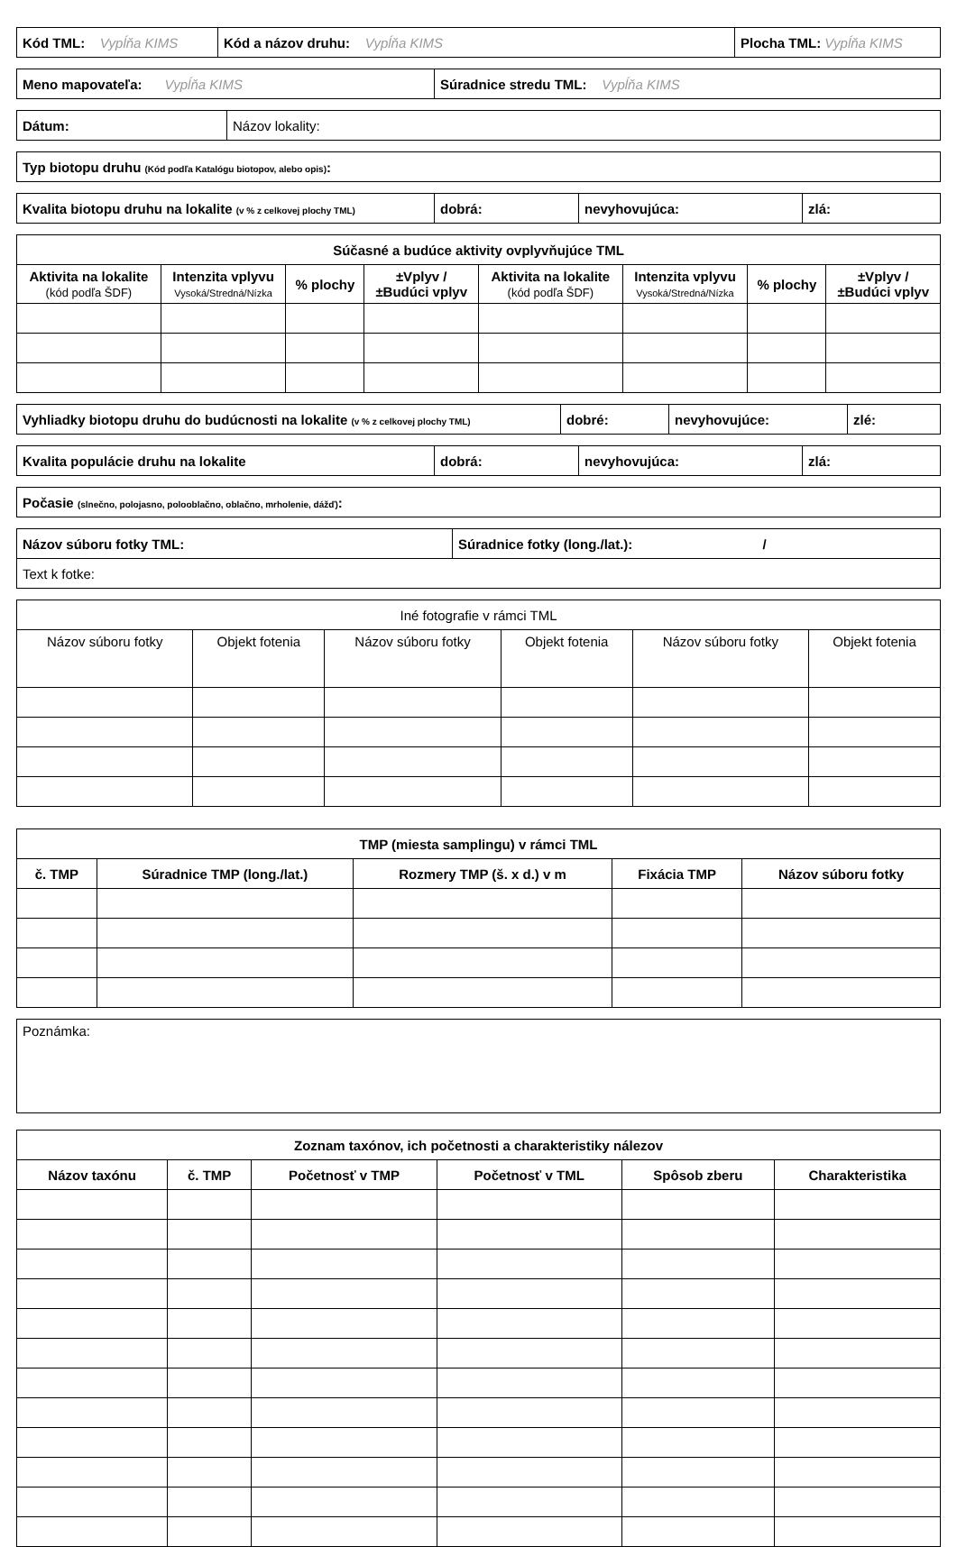| Kód TML: Vypĺňa KIMS | Kód a názov druhu: Vypĺňa KIMS | Plocha TML: Vypĺňa KIMS |
| Meno mapovateľa: Vypĺňa KIMS | Súradnice stredu TML: Vypĺňa KIMS |
| Dátum: | Názov lokality: |
| Typ biotopu druhu (Kód podľa Katalógu biotopov, alebo opis) : |
| Kvalita biotopu druhu na lokalite (v % z celkovej plochy TML) | dobrá: | nevyhovujúca: | zlá: |
| Súčasné a budúce aktivity ovplyvňujúce TML | | | | | | | |
| --- | --- | --- | --- | --- | --- | --- | --- |
| Aktivita na lokalite (kód podľa ŠDF) | Intenzita vplyvu Vysoká/Stredná/Nízka | % plochy | ±Vplyv / ±Budúci vplyv | Aktivita na lokalite (kód podľa ŠDF) | Intenzita vplyvu Vysoká/Stredná/Nízka | % plochy | ±Vplyv / ±Budúci vplyv |
| Vyhliadky biotopu druhu do budúcnosti na lokalite (v % z celkovej plochy TML) | dobré: | nevyhovujúce: | zlé: |
| Kvalita populácie druhu na lokalite | dobrá: | nevyhovujúca: | zlá: |
| Počasie (slnečno, polojasno, polooblačno, oblačno, mrholenie, dážď) : |
| Názov súboru fotky TML: | Súradnice fotky (long./lat.): / |
| Text k fotke: | |
| Iné fotografie v rámci TML | | | | | |
| Názov súboru fotky | Objekt fotenia | Názov súboru fotky | Objekt fotenia | Názov súboru fotky | Objekt fotenia |
| TMP (miesta samplingu) v rámci TML | | | | |
| --- | --- | --- | --- | --- |
| č. TMP | Súradnice TMP (long./lat.) | Rozmery TMP (š. x d.) v m | Fixácia TMP | Názov súboru fotky |
| Poznámka: |
| Zoznam taxónov, ich početnosti a charakteristiky nálezov | | | | | |
| --- | --- | --- | --- | --- | --- |
| Názov taxónu | č. TMP | Početnosť v TMP | Početnosť v TML | Spôsob zberu | Charakteristika |